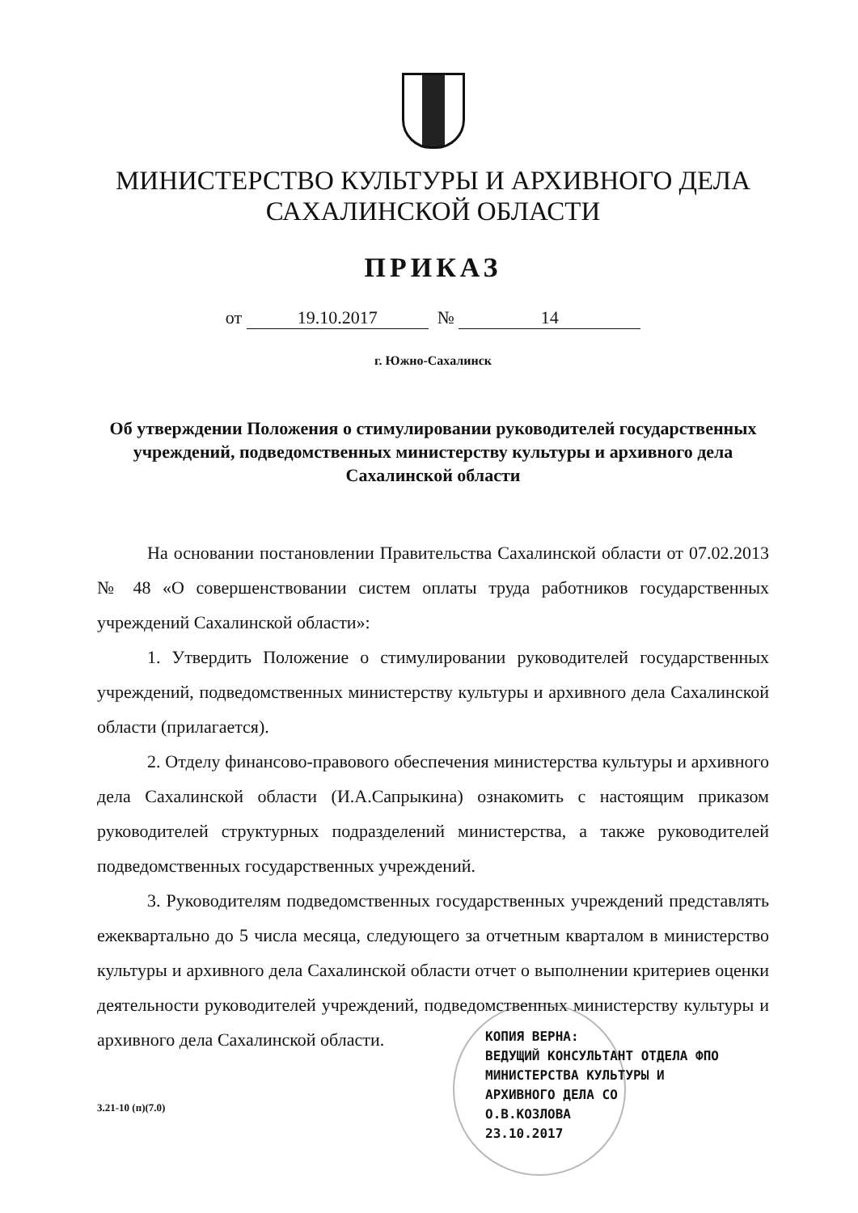МИНИСТЕРСТВО КУЛЬТУРЫ И АРХИВНОГО ДЕЛА
САХАЛИНСКОЙ ОБЛАСТИ
ПРИКАЗ
от 19.10.2017 № 14
г. Южно-Сахалинск
Об утверждении Положения о стимулировании руководителей государственных учреждений, подведомственных министерству культуры и архивного дела Сахалинской области
На основании постановлении Правительства Сахалинской области от 07.02.2013 № 48 «О совершенствовании систем оплаты труда работников государственных учреждений Сахалинской области»:
1. Утвердить Положение о стимулировании руководителей государственных учреждений, подведомственных министерству культуры и архивного дела Сахалинской области (прилагается).
2. Отделу финансово-правового обеспечения министерства культуры и архивного дела Сахалинской области (И.А.Сапрыкина) ознакомить с настоящим приказом руководителей структурных подразделений министерства, а также руководителей подведомственных государственных учреждений.
3. Руководителям подведомственных государственных учреждений представлять ежеквартально до 5 числа месяца, следующего за отчетным кварталом в министерство культуры и архивного дела Сахалинской области отчет о выполнении критериев оценки деятельности руководителей учреждений, подведомственных министерству культуры и архивного дела Сахалинской области.
3.21-10 (п)(7.0)
КОПИЯ ВЕРНА:
ВЕДУЩИЙ КОНСУЛЬТАНТ ОТДЕЛА ФПО
МИНИСТЕРСТВА КУЛЬТУРЫ И
АРХИВНОГО ДЕЛА СО
О.В.КОЗЛОВА
23.10.2017